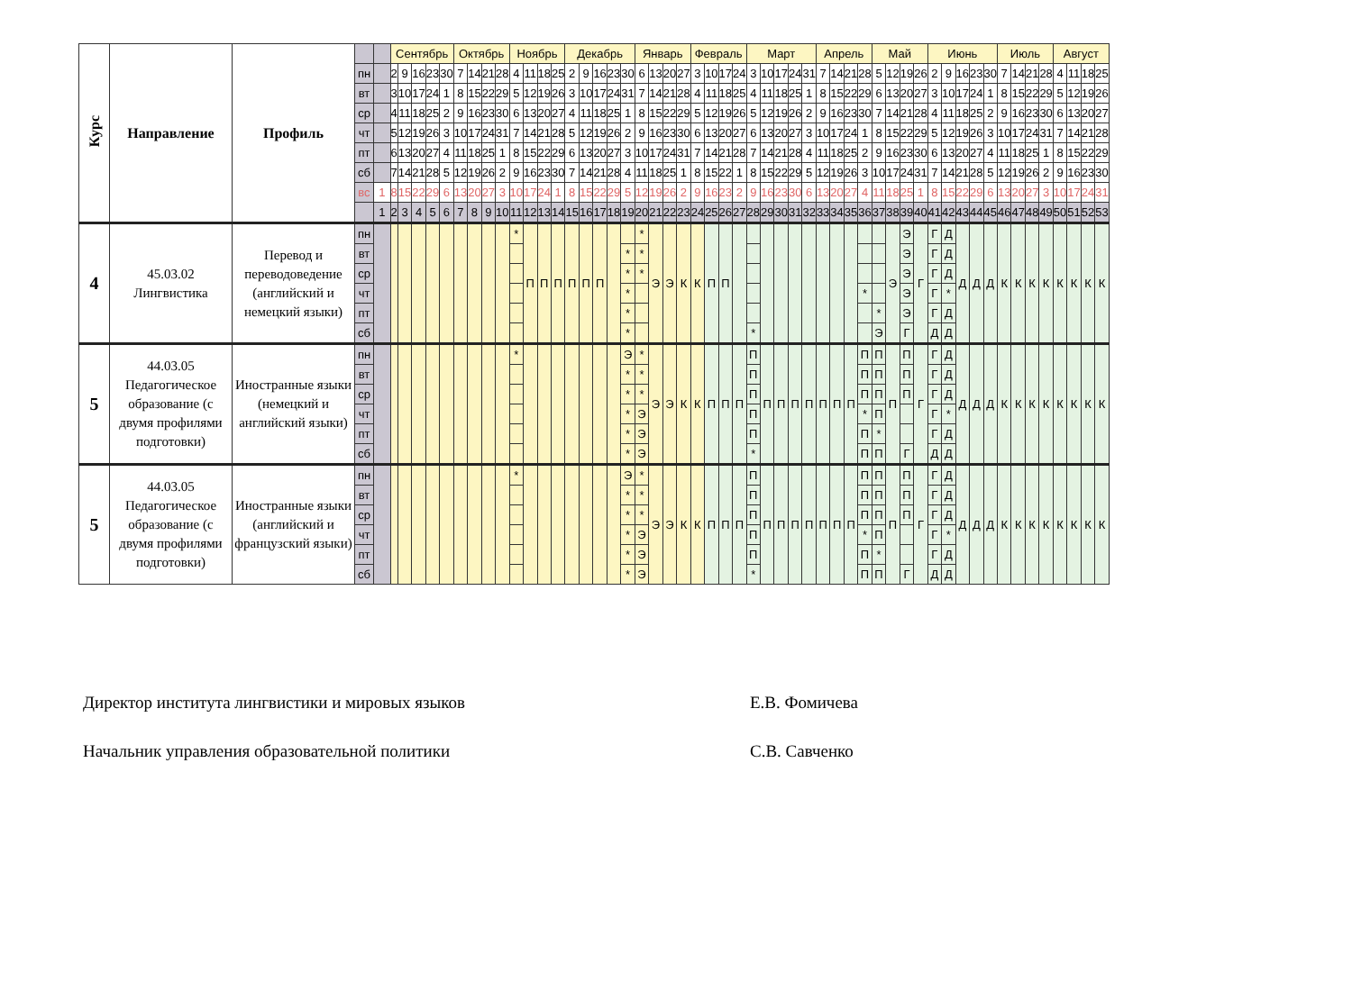| Курс | Направление | Профиль | | | Сентябрь | | | | | Октябрь | | | | Ноябрь | | | | Декабрь | | | | | Январь | | | | Февраль | | | | Март | | | | | Апрель | | | | Май | | | | Июнь | | | | | Июль | | | | Август | | | |
| --- | --- | --- | --- | --- | --- | --- | --- | --- | --- | --- | --- | --- | --- | --- | --- | --- | --- | --- | --- | --- | --- | --- | --- | --- | --- | --- | --- | --- | --- | --- | --- | --- | --- | --- | --- | --- | --- | --- | --- | --- | --- | --- | --- | --- | --- | --- | --- | --- | --- | --- | --- | --- | --- | --- | --- | --- |
| | | | пн | | 2 | 9 | 16 | 23 | 30 | 7 | 14 | 21 | 28 | 4 | 11 | 18 | 25 | 2 | 9 | 16 | 23 | 30 | 6 | 13 | 20 | 27 | 3 | 10 | 17 | 24 | 3 | 10 | 17 | 24 | 31 | 7 | 14 | 21 | 28 | 5 | 12 | 19 | 26 | 2 | 9 | 16 | 23 | 30 | 7 | 14 | 21 | 28 | 4 | 11 | 18 | 25 |
| | | | вт | | 3 | 10 | 17 | 24 | 1 | 8 | 15 | 22 | 29 | 5 | 12 | 19 | 26 | 3 | 10 | 17 | 24 | 31 | 7 | 14 | 21 | 28 | 4 | 11 | 18 | 25 | 4 | 11 | 18 | 25 | 1 | 8 | 15 | 22 | 29 | 6 | 13 | 20 | 27 | 3 | 10 | 17 | 24 | 1 | 8 | 15 | 22 | 29 | 5 | 12 | 19 | 26 |
| | | | ср | | 4 | 11 | 18 | 25 | 2 | 9 | 16 | 23 | 30 | 6 | 13 | 20 | 27 | 4 | 11 | 18 | 25 | 1 | 8 | 15 | 22 | 29 | 5 | 12 | 19 | 26 | 5 | 12 | 19 | 26 | 2 | 9 | 16 | 23 | 30 | 7 | 14 | 21 | 28 | 4 | 11 | 18 | 25 | 2 | 9 | 16 | 23 | 30 | 6 | 13 | 20 | 27 |
| | | | чт | | 5 | 12 | 19 | 26 | 3 | 10 | 17 | 24 | 31 | 7 | 14 | 21 | 28 | 5 | 12 | 19 | 26 | 2 | 9 | 16 | 23 | 30 | 6 | 13 | 20 | 27 | 6 | 13 | 20 | 27 | 3 | 10 | 17 | 24 | 1 | 8 | 15 | 22 | 29 | 5 | 12 | 19 | 26 | 3 | 10 | 17 | 24 | 31 | 7 | 14 | 21 | 28 |
| | | | пт | | 6 | 13 | 20 | 27 | 4 | 11 | 18 | 25 | 1 | 8 | 15 | 22 | 29 | 6 | 13 | 20 | 27 | 3 | 10 | 17 | 24 | 31 | 7 | 14 | 21 | 28 | 7 | 14 | 21 | 28 | 4 | 11 | 18 | 25 | 2 | 9 | 16 | 23 | 30 | 6 | 13 | 20 | 27 | 4 | 11 | 18 | 25 | 1 | 8 | 15 | 22 | 29 |
| | | | сб | | 7 | 14 | 21 | 28 | 5 | 12 | 19 | 26 | 2 | 9 | 16 | 23 | 30 | 7 | 14 | 21 | 28 | 4 | 11 | 18 | 25 | 1 | 8 | 15 | 22 | 1 | 8 | 15 | 22 | 29 | 5 | 12 | 19 | 26 | 3 | 10 | 17 | 24 | 31 | 7 | 14 | 21 | 28 | 5 | 12 | 19 | 26 | 2 | 9 | 16 | 23 | 30 |
| | | | вс | 1 | 8 | 15 | 22 | 29 | 6 | 13 | 20 | 27 | 3 | 10 | 17 | 24 | 1 | 8 | 15 | 22 | 29 | 5 | 12 | 19 | 26 | 2 | 9 | 16 | 23 | 2 | 9 | 16 | 23 | 30 | 6 | 13 | 20 | 27 | 4 | 11 | 18 | 25 | 1 | 8 | 15 | 22 | 29 | 6 | 13 | 20 | 27 | 3 | 10 | 17 | 24 | 31 |
| | | | | 1 | 2 | 3 | 4 | 5 | 6 | 7 | 8 | 9 | 10 | 11 | 12 | 13 | 14 | 15 | 16 | 17 | 18 | 19 | 20 | 21 | 22 | 23 | 24 | 25 | 26 | 27 | 28 | 29 | 30 | 31 | 32 | 33 | 34 | 35 | 36 | 37 | 38 | 39 | 40 | 41 | 42 | 43 | 44 | 45 | 46 | 47 | 48 | 49 | 50 | 51 | 52 | 53 |
| 4 | 45.03.02 Лингвистика | Перевод и переводоведение (английский и немецкий языки) | пн | | | | | | | | | | | * | П | П | П | П | П | П | | | * | Э | Э | К | К | П | П | | | | | | | | | | | | Э | Э | Г | Г | Д | Д | Д | Д | К | К | К | К | К | К | К | К |
| | | | вт | | | | | | | | | | | | | | | | | | | * | * | | | | | | | | | | | | | | | | | | | Э | | Г | Д | | | | | | | | | | | |
| | | | ср | | | | | | | | | | | | | | | | | | | * | * | | | | | | | | | | | | | | | | | | | Э | | Г | Д | | | | | | | | | | | |
| | | | чт | | | | | | | | | | | | | | | | | | | * | | | | | | | | | | | | | | | | | * | | | Э | | Г | * | | | | | | | | | | | |
| | | | пт | | | | | | | | | | | | | | | | | | | * | | | | | | | | | | | | | | | | | | * | | Э | | Г | Д | | | | | | | | | | | |
| | | | сб | | | | | | | | | | | | | | | | | | | * | | | | | | | | | * | | | | | | | | | Э | | Г | | Д | Д | | | | | | | | | | | |
| 5 | 44.03.05 Педагогическое образование (с двумя профилями подготовки) | Иностранные языки (немецкий и английский языки) | пн | | | | | | | | | | | * | | | | | | | | Э | * | Э | Э | К | К | П | П | П | П | П | П | П | П | П | П | П | П | П | П | П | Г | Г | Д | Д | Д | Д | К | К | К | К | К | К | К | К |
| | | | вт | | | | | | | | | | | | | | | | | | | * | * | | | | | | | | П | | | | | | | | П | П | | П | | Г | Д | | | | | | | | | | | |
| | | | ср | | | | | | | | | | | | | | | | | | | * | * | | | | | | | | П | | | | | | | | П | П | | П | | Г | Д | | | | | | | | | | | |
| | | | чт | | | | | | | | | | | | | | | | | | | * | Э | | | | | | | | П | | | | | | | | * | П | | | | Г | * | | | | | | | | | | | |
| | | | пт | | | | | | | | | | | | | | | | | | | * | Э | | | | | | | | П | | | | | | | | П | * | | | | Г | Д | | | | | | | | | | | |
| | | | сб | | | | | | | | | | | | | | | | | | | * | Э | | | | | | | | * | | | | | | | | П | П | | Г | | Д | Д | | | | | | | | | | | |
| 5 | 44.03.05 Педагогическое образование (с двумя профилями подготовки) | Иностранные языки (английский и французский языки) | пн | | | | | | | | | | | * | | | | | | | | Э | * | Э | Э | К | К | П | П | П | П | П | П | П | П | П | П | П | П | П | П | П | Г | Г | Д | Д | Д | Д | К | К | К | К | К | К | К | К |
| | | | вт | | | | | | | | | | | | | | | | | | | * | * | | | | | | | | П | | | | | | | | П | П | | П | | Г | Д | | | | | | | | | | | |
| | | | ср | | | | | | | | | | | | | | | | | | | * | * | | | | | | | | П | | | | | | | | П | П | | П | | Г | Д | | | | | | | | | | | |
| | | | чт | | | | | | | | | | | | | | | | | | | * | Э | | | | | | | | П | | | | | | | | * | П | | | | Г | * | | | | | | | | | | | |
| | | | пт | | | | | | | | | | | | | | | | | | | * | Э | | | | | | | | П | | | | | | | | П | * | | | | Г | Д | | | | | | | | | | | |
| | | | сб | | | | | | | | | | | | | | | | | | | * | Э | | | | | | | | * | | | | | | | | П | П | | Г | | Д | Д | | | | | | | | | | | |
Директор института лингвистики и мировых языков Е.В. Фомичева
Начальник управления образовательной политики С.В. Савченко